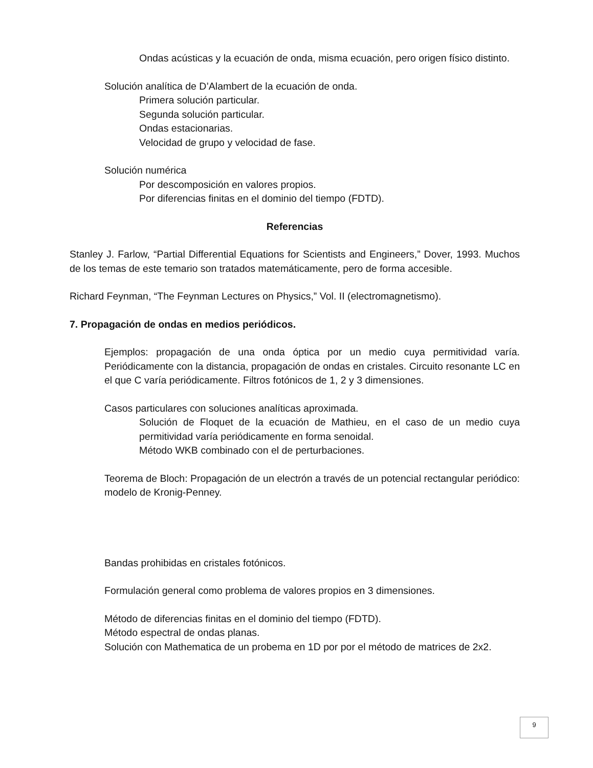Ondas acústicas y la ecuación de onda, misma ecuación, pero origen físico distinto.
Solución analítica de D’Alambert de la ecuación de onda.
Primera solución particular.
Segunda solución particular.
Ondas estacionarias.
Velocidad de grupo y velocidad de fase.
Solución numérica
Por descomposición en valores propios.
Por diferencias finitas en el dominio del tiempo (FDTD).
Referencias
Stanley J. Farlow, “Partial Differential Equations for Scientists and Engineers,” Dover, 1993. Muchos de los temas de este temario son tratados matemáticamente, pero de forma accesible.
Richard Feynman, “The Feynman Lectures on Physics,” Vol. II (electromagnetismo).
7. Propagación de ondas en medios periódicos.
Ejemplos: propagación de una onda óptica por un medio cuya permitividad varía. Periódicamente con la distancia, propagación de ondas en cristales. Circuito resonante LC en el que C varía periódicamente. Filtros fotónicos de 1, 2 y 3 dimensiones.
Casos particulares con soluciones analíticas aproximada.
Solución de Floquet de la ecuación de Mathieu, en el caso de un medio cuya permitividad varía periódicamente en forma senoidal.
Método WKB combinado con el de perturbaciones.
Teorema de Bloch: Propagación de un electrón a través de un potencial rectangular periódico: modelo de Kronig-Penney.
Bandas prohibidas en cristales fotónicos.
Formulación general como problema de valores propios en 3 dimensiones.
Método de diferencias finitas en el dominio del tiempo (FDTD).
Método espectral de ondas planas.
Solución con Mathematica de un probema en 1D por por el método de matrices de 2x2.
9